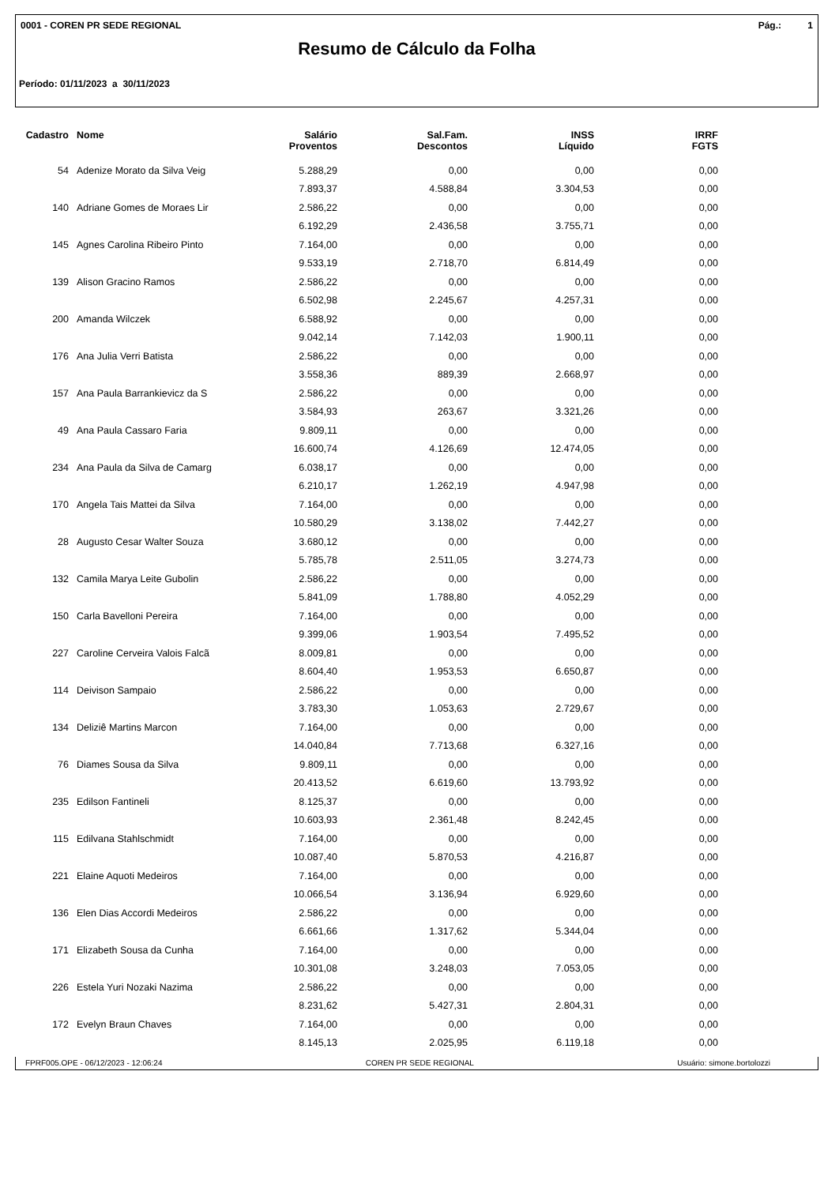0001 - COREN PR SEDE REGIONAL Pág.: 1
Resumo de Cálculo da Folha
Período: 01/11/2023 a 30/11/2023
| Cadastro | Nome | Salário | Sal.Fam. | INSS | IRRF |
| --- | --- | --- | --- | --- | --- |
| | | Proventos | Descontos | Líquido | FGTS |
| 54 | Adenize Morato da Silva Veig | 5.288,29 | 0,00 | 0,00 | 0,00 |
| | | 7.893,37 | 4.588,84 | 3.304,53 | 0,00 |
| 140 | Adriane Gomes de Moraes Lir | 2.586,22 | 0,00 | 0,00 | 0,00 |
| | | 6.192,29 | 2.436,58 | 3.755,71 | 0,00 |
| 145 | Agnes Carolina Ribeiro Pinto | 7.164,00 | 0,00 | 0,00 | 0,00 |
| | | 9.533,19 | 2.718,70 | 6.814,49 | 0,00 |
| 139 | Alison Gracino Ramos | 2.586,22 | 0,00 | 0,00 | 0,00 |
| | | 6.502,98 | 2.245,67 | 4.257,31 | 0,00 |
| 200 | Amanda Wilczek | 6.588,92 | 0,00 | 0,00 | 0,00 |
| | | 9.042,14 | 7.142,03 | 1.900,11 | 0,00 |
| 176 | Ana Julia Verri Batista | 2.586,22 | 0,00 | 0,00 | 0,00 |
| | | 3.558,36 | 889,39 | 2.668,97 | 0,00 |
| 157 | Ana Paula Barrankievicz da S | 2.586,22 | 0,00 | 0,00 | 0,00 |
| | | 3.584,93 | 263,67 | 3.321,26 | 0,00 |
| 49 | Ana Paula Cassaro Faria | 9.809,11 | 0,00 | 0,00 | 0,00 |
| | | 16.600,74 | 4.126,69 | 12.474,05 | 0,00 |
| 234 | Ana Paula da Silva de Camarg | 6.038,17 | 0,00 | 0,00 | 0,00 |
| | | 6.210,17 | 1.262,19 | 4.947,98 | 0,00 |
| 170 | Angela Tais Mattei da Silva | 7.164,00 | 0,00 | 0,00 | 0,00 |
| | | 10.580,29 | 3.138,02 | 7.442,27 | 0,00 |
| 28 | Augusto Cesar Walter Souza | 3.680,12 | 0,00 | 0,00 | 0,00 |
| | | 5.785,78 | 2.511,05 | 3.274,73 | 0,00 |
| 132 | Camila Marya Leite Gubolin | 2.586,22 | 0,00 | 0,00 | 0,00 |
| | | 5.841,09 | 1.788,80 | 4.052,29 | 0,00 |
| 150 | Carla Bavelloni Pereira | 7.164,00 | 0,00 | 0,00 | 0,00 |
| | | 9.399,06 | 1.903,54 | 7.495,52 | 0,00 |
| 227 | Caroline Cerveira Valois Falcã | 8.009,81 | 0,00 | 0,00 | 0,00 |
| | | 8.604,40 | 1.953,53 | 6.650,87 | 0,00 |
| 114 | Deivison Sampaio | 2.586,22 | 0,00 | 0,00 | 0,00 |
| | | 3.783,30 | 1.053,63 | 2.729,67 | 0,00 |
| 134 | Deliziê Martins Marcon | 7.164,00 | 0,00 | 0,00 | 0,00 |
| | | 14.040,84 | 7.713,68 | 6.327,16 | 0,00 |
| 76 | Diames Sousa da Silva | 9.809,11 | 0,00 | 0,00 | 0,00 |
| | | 20.413,52 | 6.619,60 | 13.793,92 | 0,00 |
| 235 | Edilson Fantineli | 8.125,37 | 0,00 | 0,00 | 0,00 |
| | | 10.603,93 | 2.361,48 | 8.242,45 | 0,00 |
| 115 | Edilvana Stahlschmidt | 7.164,00 | 0,00 | 0,00 | 0,00 |
| | | 10.087,40 | 5.870,53 | 4.216,87 | 0,00 |
| 221 | Elaine Aquoti Medeiros | 7.164,00 | 0,00 | 0,00 | 0,00 |
| | | 10.066,54 | 3.136,94 | 6.929,60 | 0,00 |
| 136 | Elen Dias Accordi Medeiros | 2.586,22 | 0,00 | 0,00 | 0,00 |
| | | 6.661,66 | 1.317,62 | 5.344,04 | 0,00 |
| 171 | Elizabeth Sousa da Cunha | 7.164,00 | 0,00 | 0,00 | 0,00 |
| | | 10.301,08 | 3.248,03 | 7.053,05 | 0,00 |
| 226 | Estela Yuri Nozaki Nazima | 2.586,22 | 0,00 | 0,00 | 0,00 |
| | | 8.231,62 | 5.427,31 | 2.804,31 | 0,00 |
| 172 | Evelyn Braun Chaves | 7.164,00 | 0,00 | 0,00 | 0,00 |
| | | 8.145,13 | 2.025,95 | 6.119,18 | 0,00 |
FPRF005.OPE - 06/12/2023 - 12:06:24 COREN PR SEDE REGIONAL Usuário: simone.bortolozzi